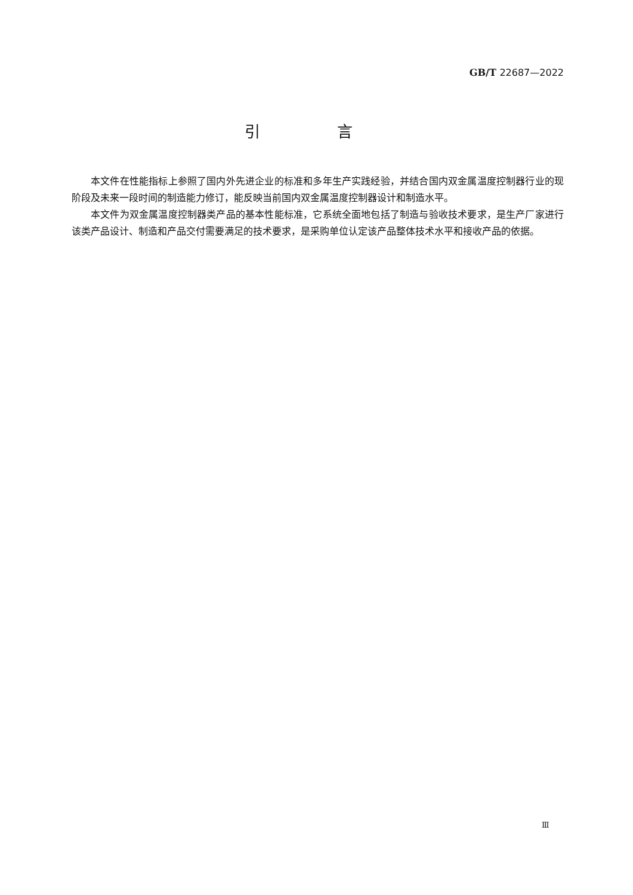GB/T 22687—2022
引 言
本文件在性能指标上参照了国内外先进企业的标准和多年生产实践经验，并结合国内双金属温度控制器行业的现阶段及未来一段时间的制造能力修订，能反映当前国内双金属温度控制器设计和制造水平。
本文件为双金属温度控制器类产品的基本性能标准，它系统全面地包括了制造与验收技术要求，是生产厂家进行该类产品设计、制造和产品交付需要满足的技术要求，是采购单位认定该产品整体技术水平和接收产品的依据。
Ⅲ